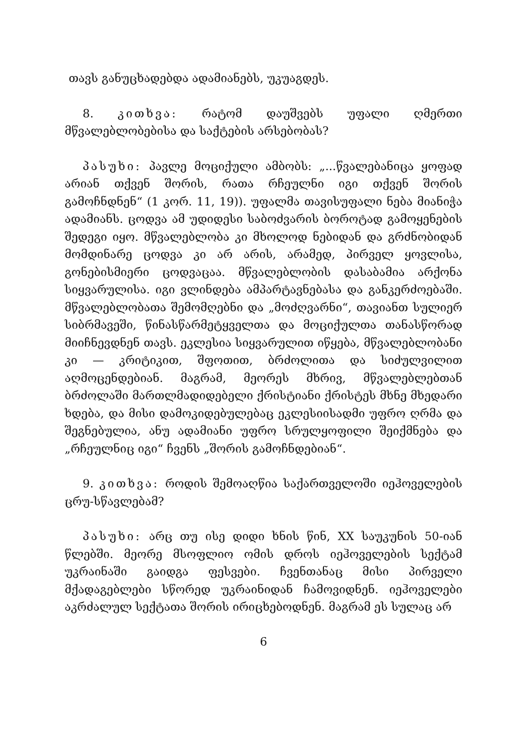თავს განუცხადებდა ადამიანებს, უკუაგდეს.
8. კითხვა: რატომ დაუშვებს უფალი ღმერთი მწვალებლობებისა და საქტების არსებობას?
პასუხი: პავლე მოციქული ამბობს: „...წვალებანიცა ყოფად არიან თქვენ შორის, რათა რჩეულნი იგი თქვენ შორის გამოჩნდნენ“ (1 კორ. 11, 19)). უფალმა თავისუფალი ნება მიანიჭა ადამიანს. ცოდვა ამ უდიდესი საბოძვარის ბოროტად გამოყენების შედეგი იყო. მწვალებლობა კი მხოლოდ ნებიდან და გრძნობიდან მომდინარე ცოდვა კი არ არის, არამედ, პირველ ყოვლისა, გონებისმიერი ცოდვაცაა. მწვალებლობის დასაბამია არქონა სიყვარულისა. იგი ვლინდება ამპარტავნებასა და განკერძოებაში. მწვალებლობათა შემომღებნი და „მოძღვარნი“, თავიანთ სულიერ სიბრმავეში, წინასწარმეტყველთა და მოციქულთა თანასწორად მიიჩნევდნენ თავს. ეკლესია სიყვარულით იწყება, მწვალებლობანი კი — კრიტიკით, შფოთით, ბრძოლითა და სიძულვილით აღმოცენდებიან. მაგრამ, მეორეს მხრივ, მწვალებლებთან ბრძოლაში მართლმადიდებელი ქრისტიანი ქრისტეს მხნე მხედარი ხდება, და მისი დამოკიდებულებაც ეკლესიისადმი უფრო ღრმა და შეგნებულია, ანუ ადამიანი უფრო სრულყოფილი შეიქმნება და „რჩეულნიც იგი“ ჩვენს „შორის გამოჩნდებიან“.
9. კითხვა: როდის შემოაღწია საქართველოში იეჰოველების ცრუ-სწავლებამ?
პასუხი: არც თუ ისე დიდი ხნის წინ, XX საუკუნის 50-იან წლებში. მეორე მსოფლიო ომის დროს იეჰოველების სექტამ უკრაინაში გაიდგა ფესვები. ჩვენთანაც მისი პირველი მქადაგებლები სწორედ უკრაინიდან ჩამოვიდნენ. იეჰოველები აკრძალულ სექტათა შორის ირიცხებოდნენ. მაგრამ ეს სულაც არ
6